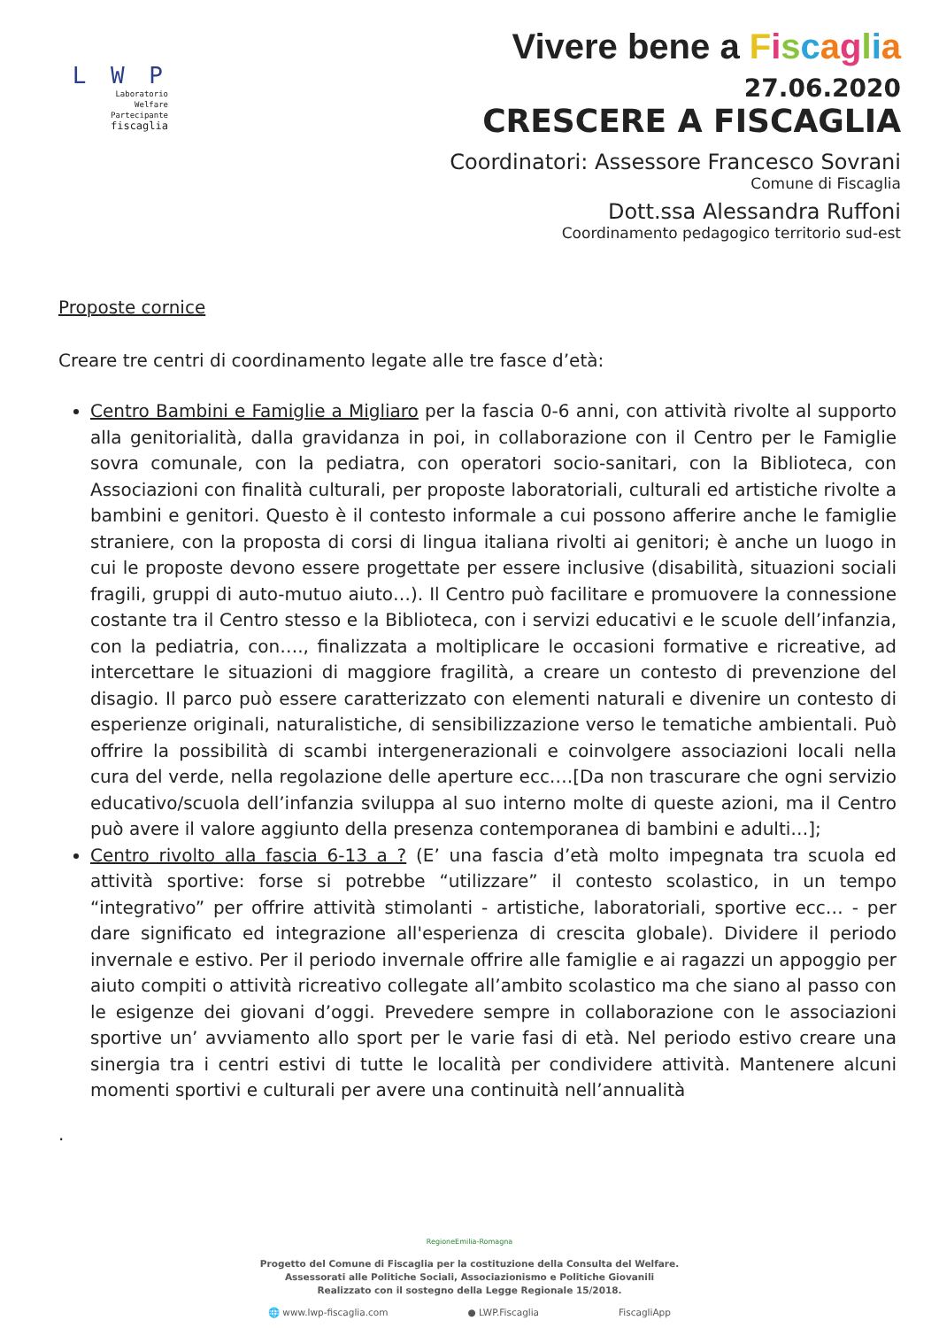L W P
Laboratorio
Welfare
Partecipante
fiscaglia
Vivere bene a Fiscaglia
27.06.2020
CRESCERE A FISCAGLIA
Coordinatori: Assessore Francesco Sovrani
Comune di Fiscaglia
Dott.ssa Alessandra Ruffoni
Coordinamento pedagogico territorio sud-est
Proposte cornice
Creare tre centri di coordinamento legate alle tre fasce d’età:
Centro Bambini e Famiglie a Migliaro per la fascia 0-6 anni, con attività rivolte al supporto alla genitorialità, dalla gravidanza in poi, in collaborazione con il Centro per le Famiglie sovra comunale, con la pediatra, con operatori socio-sanitari, con la Biblioteca, con Associazioni con finalità culturali, per proposte laboratoriali, culturali ed artistiche rivolte a bambini e genitori. Questo è il contesto informale a cui possono afferire anche le famiglie straniere, con la proposta di corsi di lingua italiana rivolti ai genitori; è anche un luogo in cui le proposte devono essere progettate per essere inclusive (disabilità, situazioni sociali fragili, gruppi di auto-mutuo aiuto…). Il Centro può facilitare e promuovere la connessione costante tra il Centro stesso e la Biblioteca, con i servizi educativi e le scuole dell’infanzia, con la pediatria, con…., finalizzata a moltiplicare le occasioni formative e ricreative, ad intercettare le situazioni di maggiore fragilità, a creare un contesto di prevenzione del disagio. Il parco può essere caratterizzato con elementi naturali e divenire un contesto di esperienze originali, naturalistiche, di sensibilizzazione verso le tematiche ambientali. Può offrire la possibilità di scambi intergenerazionali e coinvolgere associazioni locali nella cura del verde, nella regolazione delle aperture ecc….[Da non trascurare che ogni servizio educativo/scuola dell’infanzia sviluppa al suo interno molte di queste azioni, ma il Centro può avere il valore aggiunto della presenza contemporanea di bambini e adulti…];
Centro rivolto alla fascia 6-13 a ? (E’ una fascia d’età molto impegnata tra scuola ed attività sportive: forse si potrebbe “utilizzare” il contesto scolastico, in un tempo “integrativo” per offrire attività stimolanti - artistiche, laboratoriali, sportive ecc… - per dare significato ed integrazione all'esperienza di crescita globale). Dividere il periodo invernale e estivo. Per il periodo invernale offrire alle famiglie e ai ragazzi un appoggio per aiuto compiti o attività ricreativo collegate all’ambito scolastico ma che siano al passo con le esigenze dei giovani d’oggi. Prevedere sempre in collaborazione con le associazioni sportive un’ avviamento allo sport per le varie fasi di età. Nel periodo estivo creare una sinergia tra i centri estivi di tutte le località per condividere attività. Mantenere alcuni momenti sportivi e culturali per avere una continuità nell’annualità
.
RegioneEmilia-Romagna
Progetto del Comune di Fiscaglia per la costituzione della Consulta del Welfare.
Assessorati alle Politiche Sociali, Associazionismo e Politiche Giovanili
Realizzato con il sostegno della Legge Regionale 15/2018.
🌐 www.lwp-fiscaglia.com ● LWP.Fiscaglia FiscagliApp